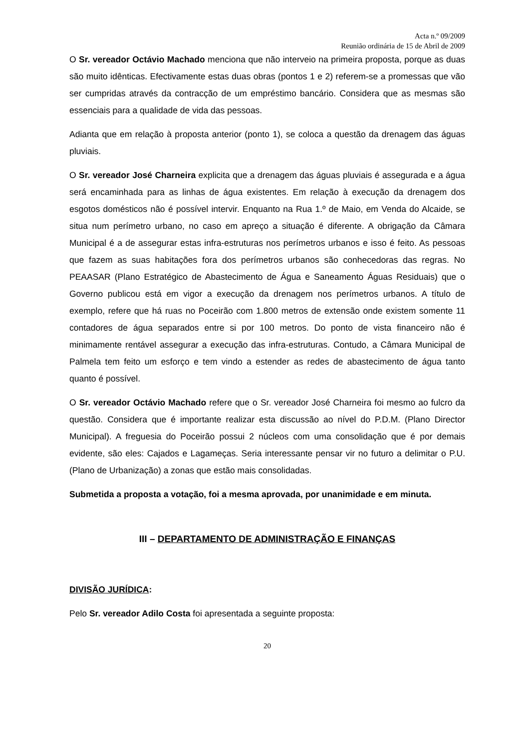Acta n.º 09/2009
Reunião ordinária de 15 de Abril de 2009
O Sr. vereador Octávio Machado menciona que não interveio na primeira proposta, porque as duas são muito idênticas. Efectivamente estas duas obras (pontos 1 e 2) referem-se a promessas que vão ser cumpridas através da contracção de um empréstimo bancário. Considera que as mesmas são essenciais para a qualidade de vida das pessoas.
Adianta que em relação à proposta anterior (ponto 1), se coloca a questão da drenagem das águas pluviais.
O Sr. vereador José Charneira explicita que a drenagem das águas pluviais é assegurada e a água será encaminhada para as linhas de água existentes. Em relação à execução da drenagem dos esgotos domésticos não é possível intervir. Enquanto na Rua 1.º de Maio, em Venda do Alcaide, se situa num perímetro urbano, no caso em apreço a situação é diferente. A obrigação da Câmara Municipal é a de assegurar estas infra-estruturas nos perímetros urbanos e isso é feito. As pessoas que fazem as suas habitações fora dos perímetros urbanos são conhecedoras das regras. No PEAASAR (Plano Estratégico de Abastecimento de Água e Saneamento Águas Residuais) que o Governo publicou está em vigor a execução da drenagem nos perímetros urbanos. A título de exemplo, refere que há ruas no Poceirão com 1.800 metros de extensão onde existem somente 11 contadores de água separados entre si por 100 metros. Do ponto de vista financeiro não é minimamente rentável assegurar a execução das infra-estruturas. Contudo, a Câmara Municipal de Palmela tem feito um esforço e tem vindo a estender as redes de abastecimento de água tanto quanto é possível.
O Sr. vereador Octávio Machado refere que o Sr. vereador José Charneira foi mesmo ao fulcro da questão. Considera que é importante realizar esta discussão ao nível do P.D.M. (Plano Director Municipal). A freguesia do Poceirão possui 2 núcleos com uma consolidação que é por demais evidente, são eles: Cajados e Lagameças. Seria interessante pensar vir no futuro a delimitar o P.U. (Plano de Urbanização) a zonas que estão mais consolidadas.
Submetida a proposta a votação, foi a mesma aprovada, por unanimidade e em minuta.
III – DEPARTAMENTO DE ADMINISTRAÇÃO E FINANÇAS
DIVISÃO JURÍDICA:
Pelo Sr. vereador Adilo Costa foi apresentada a seguinte proposta:
20